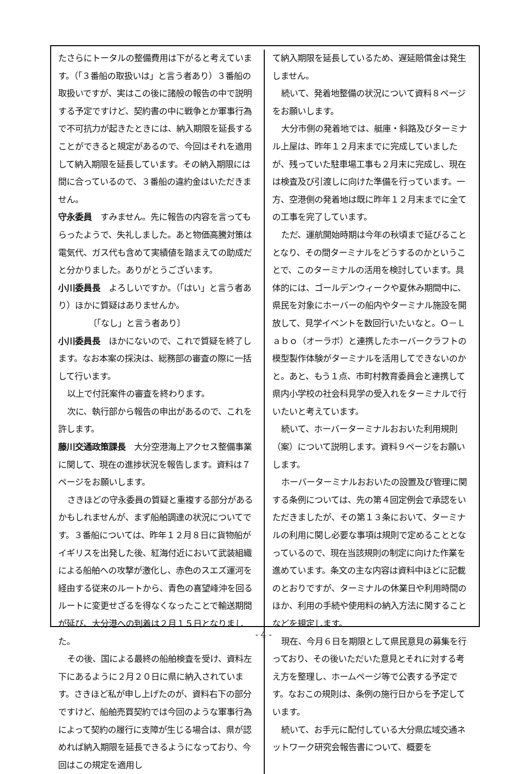たさらにトータルの整備費用は下がると考えています。（「３番船の取扱いは」と言う者あり）３番船の取扱いですが、実はこの後に諸般の報告の中で説明する予定ですけど、契約書の中に戦争とか軍事行為で不可抗力が起きたときには、納入期限を延長することができると規定があるので、今回はそれを適用して納入期限を延長しています。その納入期限には間に合っているので、３番船の違約金はいただきません。
守永委員　すみません。先に報告の内容を言ってもらったようで、失礼しました。あと物価高騰対策は電気代、ガス代も含めて実績値を踏まえての助成だと分かりました。ありがとうございます。
小川委員長　よろしいですか。（「はい」と言う者あり）ほかに質疑はありませんか。
〔「なし」と言う者あり〕
小川委員長　ほかにないので、これで質疑を終了します。なお本案の採決は、総務部の審査の際に一括して行います。
以上で付託案件の審査を終わります。
次に、執行部から報告の申出があるので、これを許します。
藤川交通政策課長　大分空港海上アクセス整備事業に関して、現在の進捗状況を報告します。資料は７ページをお願いします。
さきほどの守永委員の質疑と重複する部分があるかもしれませんが、まず船舶調達の状況についてです。３番船については、昨年１２月８日に貨物船がイギリスを出発した後、紅海付近において武装組織による船舶への攻撃が激化し、赤色のスエズ運河を経由する従来のルートから、青色の喜望峰沖を回るルートに変更せざるを得なくなったことで輸送期間が延び、大分港への到着は２月１５日となりました。
その後、国による最終の船舶検査を受け、資料左下にあるように２月２０日に県に納入されています。さきほど私が申し上げたのが、資料右下の部分ですけど、船舶売買契約では今回のような軍事行為によって契約の履行に支障が生じる場合は、県が認めれば納入期限を延長できるようになっており、今回はこの規定を適用し
て納入期限を延長しているため、遅延賠償金は発生しません。
続いて、発着地整備の状況について資料８ページをお願いします。
大分市側の発着地では、艇庫・斜路及びターミナル上屋は、昨年１２月末までに完成していましたが、残っていた駐車場工事も２月末に完成し、現在は検査及び引渡しに向けた準備を行っています。一方、空港側の発着地は既に昨年１２月末までに全ての工事を完了しています。
ただ、運航開始時期は今年の秋頃まで延びることとなり、その間ターミナルをどうするのかということで、このターミナルの活用を検討しています。具体的には、ゴールデンウィークや夏休み期間中に、県民を対象にホーバーの船内やターミナル施設を開放して、見学イベントを数回行いたいなと。Ｏ－Ｌａｂｏ（オーラボ）と連携したホーバークラフトの模型製作体験がターミナルを活用してできないのかと。あと、もう１点、市町村教育委員会と連携して県内小学校の社会科見学の受入れをターミナルで行いたいと考えています。
続いて、ホーバーターミナルおおいた利用規則（案）について説明します。資料９ページをお願いします。
ホーバーターミナルおおいたの設置及び管理に関する条例については、先の第４回定例会で承認をいただきましたが、その第１３条において、ターミナルの利用に関し必要な事項は規則で定めることとなっているので、現在当該規則の制定に向けた作業を進めています。条文の主な内容は資料中ほどに記載のとおりですが、ターミナルの休業日や利用時間のほか、利用の手続や使用料の納入方法に関することなどを規定します。
現在、今月６日を期限として県民意見の募集を行っており、その後いただいた意見とそれに対する考え方を整理し、ホームページ等で公表する予定です。なおこの規則は、条例の施行日からを予定しています。
続いて、お手元に配付している大分県広域交通ネットワーク研究会報告書について、概要を
- 4 -